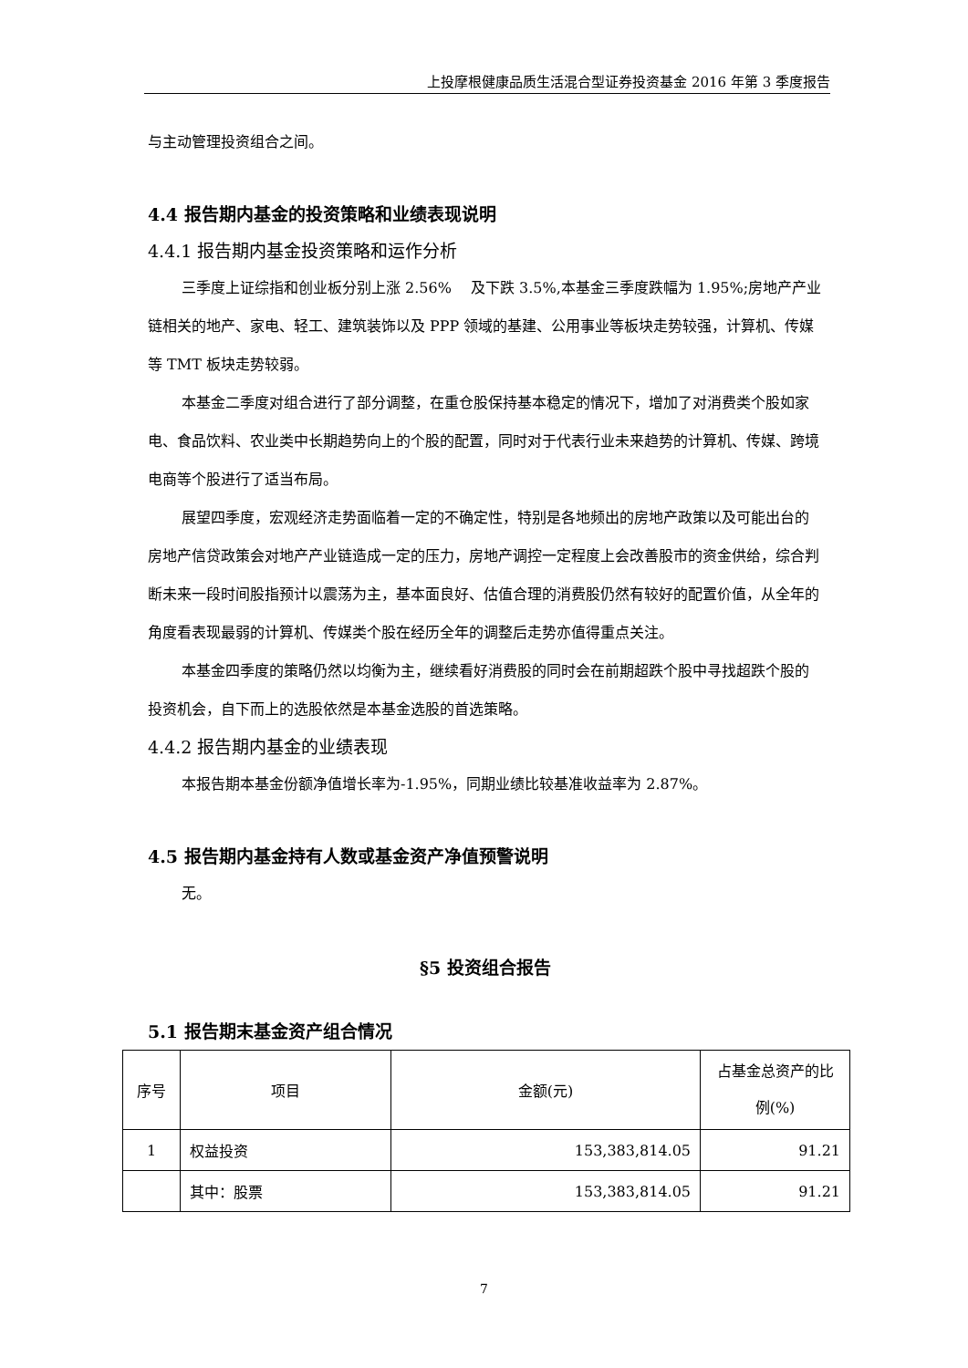上投摩根健康品质生活混合型证券投资基金 2016 年第 3 季度报告
与主动管理投资组合之间。
4.4 报告期内基金的投资策略和业绩表现说明
4.4.1 报告期内基金投资策略和运作分析
三季度上证综指和创业板分别上涨 2.56%　 及下跌 3.5%,本基金三季度跌幅为 1.95%;房地产产业链相关的地产、家电、轻工、建筑装饰以及 PPP 领域的基建、公用事业等板块走势较强，计算机、传媒等 TMT 板块走势较弱。
本基金二季度对组合进行了部分调整，在重仓股保持基本稳定的情况下，增加了对消费类个股如家电、食品饮料、农业类中长期趋势向上的个股的配置，同时对于代表行业未来趋势的计算机、传媒、跨境电商等个股进行了适当布局。
展望四季度，宏观经济走势面临着一定的不确定性，特别是各地频出的房地产政策以及可能出台的房地产信贷政策会对地产产业链造成一定的压力，房地产调控一定程度上会改善股市的资金供给，综合判断未来一段时间股指预计以震荡为主，基本面良好、估值合理的消费股仍然有较好的配置价值，从全年的角度看表现最弱的计算机、传媒类个股在经历全年的调整后走势亦值得重点关注。
本基金四季度的策略仍然以均衡为主，继续看好消费股的同时会在前期超跌个股中寻找超跌个股的投资机会，自下而上的选股依然是本基金选股的首选策略。
4.4.2 报告期内基金的业绩表现
本报告期本基金份额净值增长率为-1.95%，同期业绩比较基准收益率为 2.87%。
4.5 报告期内基金持有人数或基金资产净值预警说明
无。
§5 投资组合报告
5.1 报告期末基金资产组合情况
| 序号 | 项目 | 金额(元) | 占基金总资产的比例(%) |
| --- | --- | --- | --- |
| 1 | 权益投资 | 153,383,814.05 | 91.21 |
| | 其中：股票 | 153,383,814.05 | 91.21 |
7